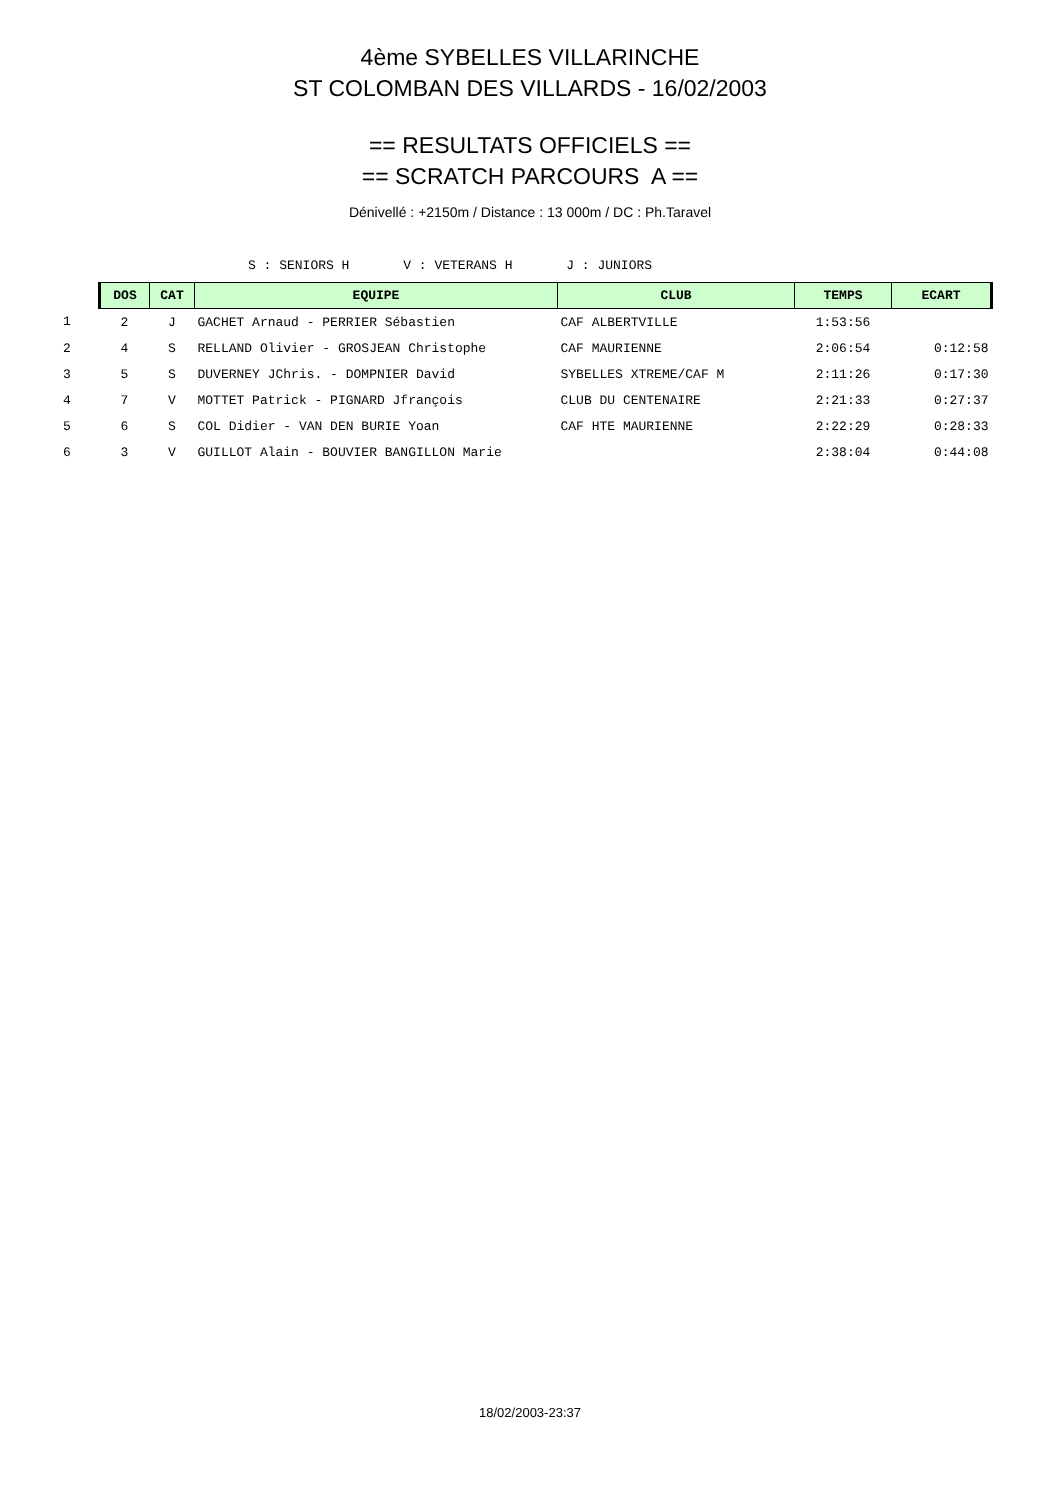4ème SYBELLES VILLARINCHE
ST COLOMBAN DES VILLARDS - 16/02/2003
== RESULTATS OFFICIELS ==
== SCRATCH PARCOURS A ==
Dénivellé : +2150m / Distance : 13 000m / DC : Ph.Taravel
S : SENIORS H V : VETERANS H J : JUNIORS
| | DOS | CAT | EQUIPE | CLUB | TEMPS | ECART |
| 1 | 2 | J | GACHET Arnaud - PERRIER Sébastien | CAF ALBERTVILLE | 1:53:56 | |
| 2 | 4 | S | RELLAND Olivier - GROSJEAN Christophe | CAF MAURIENNE | 2:06:54 | 0:12:58 |
| 3 | 5 | S | DUVERNEY JChris. - DOMPNIER David | SYBELLES XTREME/CAF M | 2:11:26 | 0:17:30 |
| 4 | 7 | V | MOTTET Patrick - PIGNARD Jfrançois | CLUB DU CENTENAIRE | 2:21:33 | 0:27:37 |
| 5 | 6 | S | COL Didier - VAN DEN BURIE Yoan | CAF HTE MAURIENNE | 2:22:29 | 0:28:33 |
| 6 | 3 | V | GUILLOT Alain - BOUVIER BANGILLON Marie | | 2:38:04 | 0:44:08 |
18/02/2003-23:37